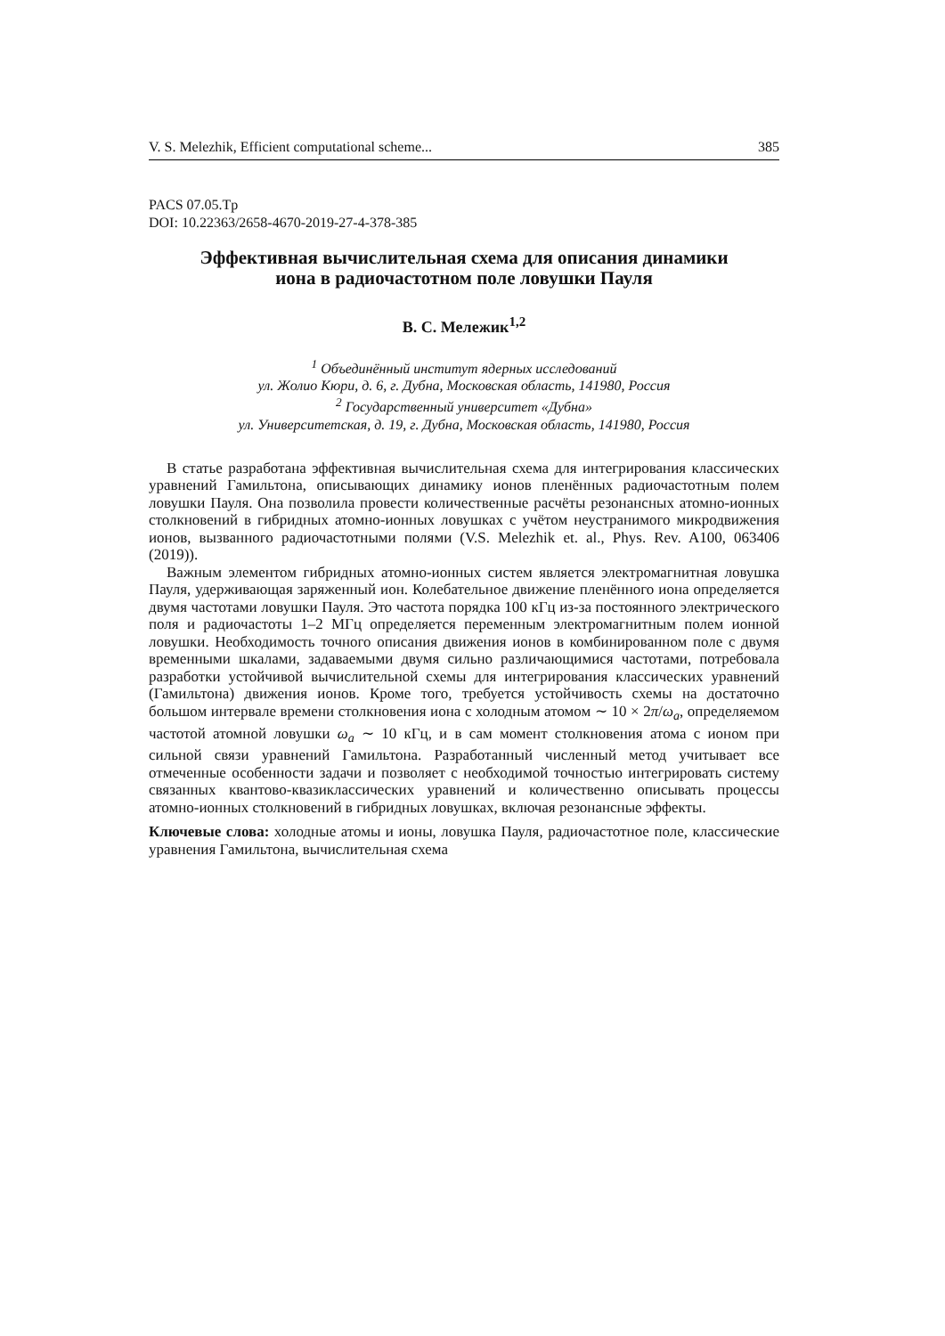V. S. Melezhik, Efficient computational scheme... 385
PACS 07.05.Tp
DOI: 10.22363/2658-4670-2019-27-4-378-385
Эффективная вычислительная схема для описания динамики иона в радиочастотном поле ловушки Пауля
В. С. Мележик<sup>1,2</sup>
<sup>1</sup> Объединённый институт ядерных исследований
ул. Жолио Кюри, д. 6, г. Дубна, Московская область, 141980, Россия
<sup>2</sup> Государственный университет «Дубна»
ул. Университетская, д. 19, г. Дубна, Московская область, 141980, Россия
В статье разработана эффективная вычислительная схема для интегрирования классических уравнений Гамильтона, описывающих динамику ионов пленённых радиочастотным полем ловушки Пауля. Она позволила провести количественные расчёты резонансных атомно-ионных столкновений в гибридных атомно-ионных ловушках с учётом неустранимого микродвижения ионов, вызванного радиочастотными полями (V.S. Melezhik et. al., Phys. Rev. A100, 063406 (2019)).
Важным элементом гибридных атомно-ионных систем является электромагнитная ловушка Пауля, удерживающая заряженный ион. Колебательное движение пленённого иона определяется двумя частотами ловушки Пауля. Это частота порядка 100 кГц из-за постоянного электрического поля и радиочастоты 1–2 МГц определяется переменным электромагнитным полем ионной ловушки. Необходимость точного описания движения ионов в комбинированном поле с двумя временными шкалами, задаваемыми двумя сильно различающимися частотами, потребовала разработки устойчивой вычислительной схемы для интегрирования классических уравнений (Гамильтона) движения ионов. Кроме того, требуется устойчивость схемы на достаточно большом интервале времени столкновения иона с холодным атомом ∼ 10 × 2π/ω<sub>a</sub>, определяемом частотой атомной ловушки ω<sub>a</sub> ∼ 10 кГц, и в сам момент столкновения атома с ионом при сильной связи уравнений Гамильтона. Разработанный численный метод учитывает все отмеченные особенности задачи и позволяет с необходимой точностью интегрировать систему связанных квантово-квазиклассических уравнений и количественно описывать процессы атомно-ионных столкновений в гибридных ловушках, включая резонансные эффекты.
Ключевые слова: холодные атомы и ионы, ловушка Пауля, радиочастотное поле, классические уравнения Гамильтона, вычислительная схема